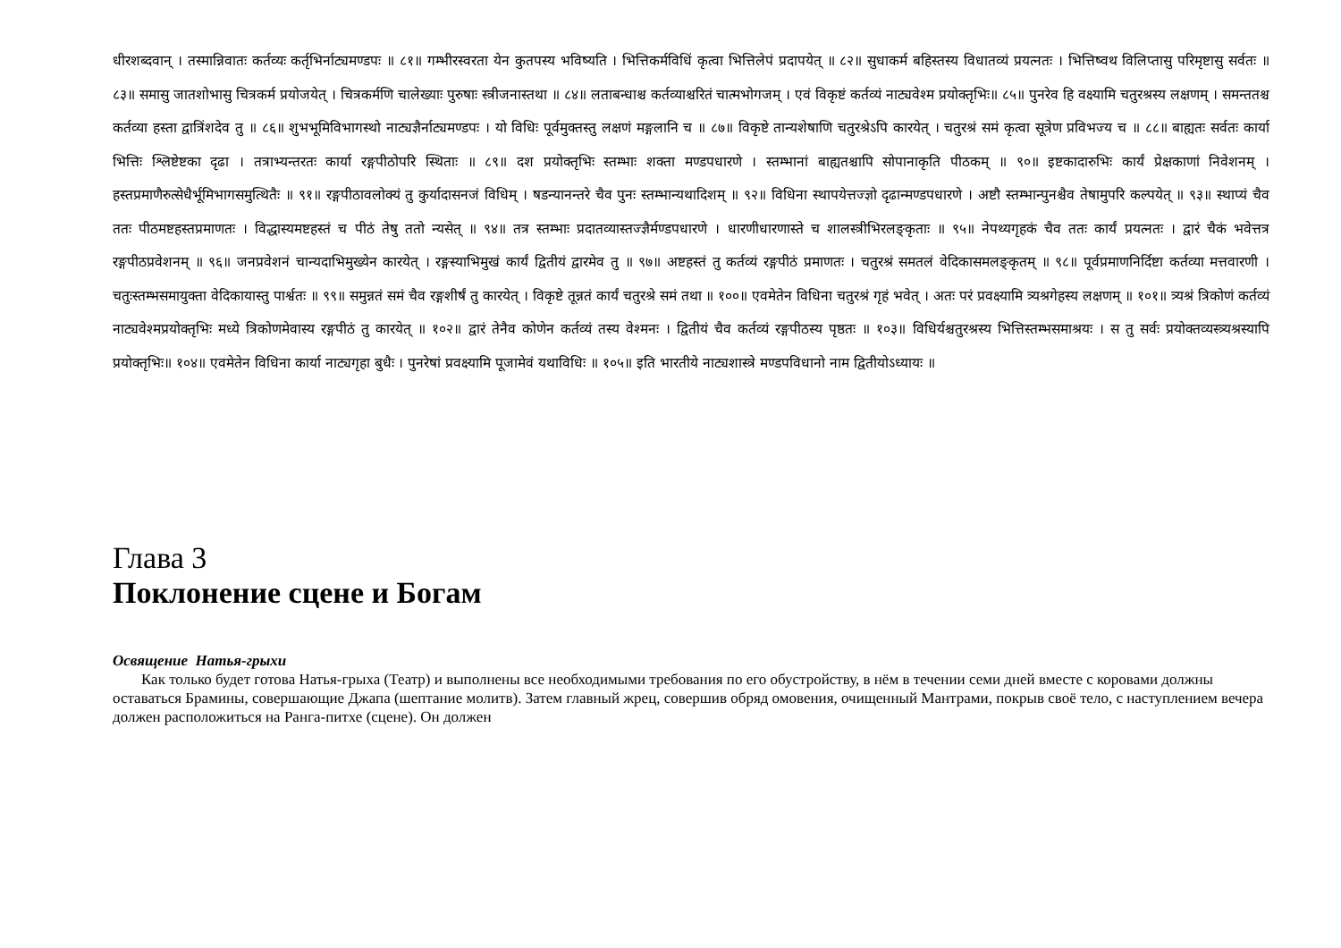धीरशब्दवान् । तस्मान्निवातः कर्तव्यः कर्तृभिर्नाट्यमण्डपः ॥ ८१॥ गम्भीरस्वरता येन कुतपस्य भविष्यति । भित्तिकर्मविधिं कृत्वा भित्तिलेपं प्रदापयेत् ॥ ८२॥ सुधाकर्म बहिस्तस्य विधातव्यं प्रयत्नतः । भित्तिष्वथ विलिप्तासु परिमृष्टासु सर्वतः ॥ ८३॥ समासु जातशोभासु चित्रकर्म प्रयोजयेत् । चित्रकर्मणि चालेख्याः पुरुषाः स्त्रीजनास्तथा ॥ ८४॥ लताबन्धाश्च कर्तव्याश्चरितं चात्मभोगजम् । एवं विकृष्टं कर्तव्यं नाट्यवेश्म प्रयोक्तृभिः॥ ८५॥ पुनरेव हि वक्ष्यामि चतुरश्रस्य लक्षणम् । समन्ततश्च कर्तव्या हस्ता द्वात्रिंशदेव तु ॥ ८६॥ शुभभूमिविभागस्थो नाट्यज्ञैर्नाट्यमण्डपः । यो विधिः पूर्वमुक्तस्तु लक्षणं मङ्गलानि च ॥ ८७॥ विकृष्टे तान्यशेषाणि चतुरश्रेऽपि कारयेत् । चतुरश्रं समं कृत्वा सूत्रेण प्रविभज्य च ॥ ८८॥ बाह्यतः सर्वतः कार्या भित्तिः श्लिष्टेष्टका दृढा । तत्राभ्यन्तरतः कार्या रङ्गपीठोपरि स्थिताः ॥ ८९॥ दश प्रयोक्तृभिः स्तम्भाः शक्ता मण्डपधारणे । स्तम्भानां बाह्यतश्चापि सोपानाकृति पीठकम् ॥ ९०॥ इष्टकादारुभिः कार्यं प्रेक्षकाणां निवेशनम् । हस्तप्रमाणैरुत्सेधैर्भूमिभागसमुत्थितैः ॥ ९१॥ रङ्गपीठावलोक्यं तु कुर्यादासनजं विधिम् । षडन्यानन्तरे चैव पुनः स्तम्भान्यथादिशम् ॥ ९२॥ विधिना स्थापयेत्तज्ज्ञो दृढान्मण्डपधारणे । अष्टौ स्तम्भान्पुनश्चैव तेषामुपरि कल्पयेत् ॥ ९३॥ स्थाप्यं चैव ततः पीठमष्टहस्तप्रमाणतः । विद्धास्यमष्टहस्तं च पीठं तेषु ततो न्यसेत् ॥ ९४॥ तत्र स्तम्भाः प्रदातव्यास्तज्ज्ञैर्मण्डपधारणे । धारणीधारणास्ते च शालस्त्रीभिरलङ्कृताः ॥ ९५॥ नेपथ्यगृहकं चैव ततः कार्यं प्रयत्नतः । द्वारं चैकं भवेत्तत्र रङ्गपीठप्रवेशनम् ॥ ९६॥ जनप्रवेशनं चान्यदाभिमुख्येन कारयेत् । रङ्गस्याभिमुखं कार्यं द्वितीयं द्वारमेव तु ॥ ९७॥ अष्टहस्तं तु कर्तव्यं रङ्गपीठं प्रमाणतः । चतुरश्रं समतलं वेदिकासमलङ्कृतम् ॥ ९८॥ पूर्वप्रमाणनिर्दिष्टा कर्तव्या मत्तवारणी । चतुःस्तम्भसमायुक्ता वेदिकायास्तु पार्श्वतः ॥ ९९॥ समुन्नतं समं चैव रङ्गशीर्षं तु कारयेत् । विकृष्टे तून्नतं कार्यं चतुरश्रे समं तथा ॥ १००॥ एवमेतेन विधिना चतुरश्रं गृहं भवेत् । अतः परं प्रवक्ष्यामि त्र्यश्रगेहस्य लक्षणम् ॥ १०१॥ त्र्यश्रं त्रिकोणं कर्तव्यं नाट्यवेश्मप्रयोक्तृभिः मध्ये त्रिकोणमेवास्य रङ्गपीठं तु कारयेत् ॥ १०२॥ द्वारं तेनैव कोणेन कर्तव्यं तस्य वेश्मनः । द्वितीयं चैव कर्तव्यं रङ्गपीठस्य पृष्ठतः ॥ १०३॥ विधिर्यश्चतुरश्रस्य भित्तिस्तम्भसमाश्रयः । स तु सर्वः प्रयोक्तव्यस्त्र्यश्रस्यापि प्रयोक्तृभिः॥ १०४॥ एवमेतेन विधिना कार्या नाट्यगृहा बुधैः । पुनरेषां प्रवक्ष्यामि पूजामेवं यथाविधिः ॥ १०५॥ इति भारतीये नाट्यशास्त्रे मण्डपविधानो नाम द्वितीयोऽध्यायः ॥
Глава 3
Поклонение сцене и Богам
Освящение Натья-грыхи
Как только будет готова Натья-грыха (Театр) и выполнены все необходимыми требования по его обустройству, в нём в течении семи дней вместе с коровами должны оставаться Брамины, совершающие Джапа (шептание молитв). Затем главный жрец, совершив обряд омовения, очищенный Мантрами, покрыв своё тело, с наступлением вечера должен расположиться на Ранга-питхе (сцене). Он должен